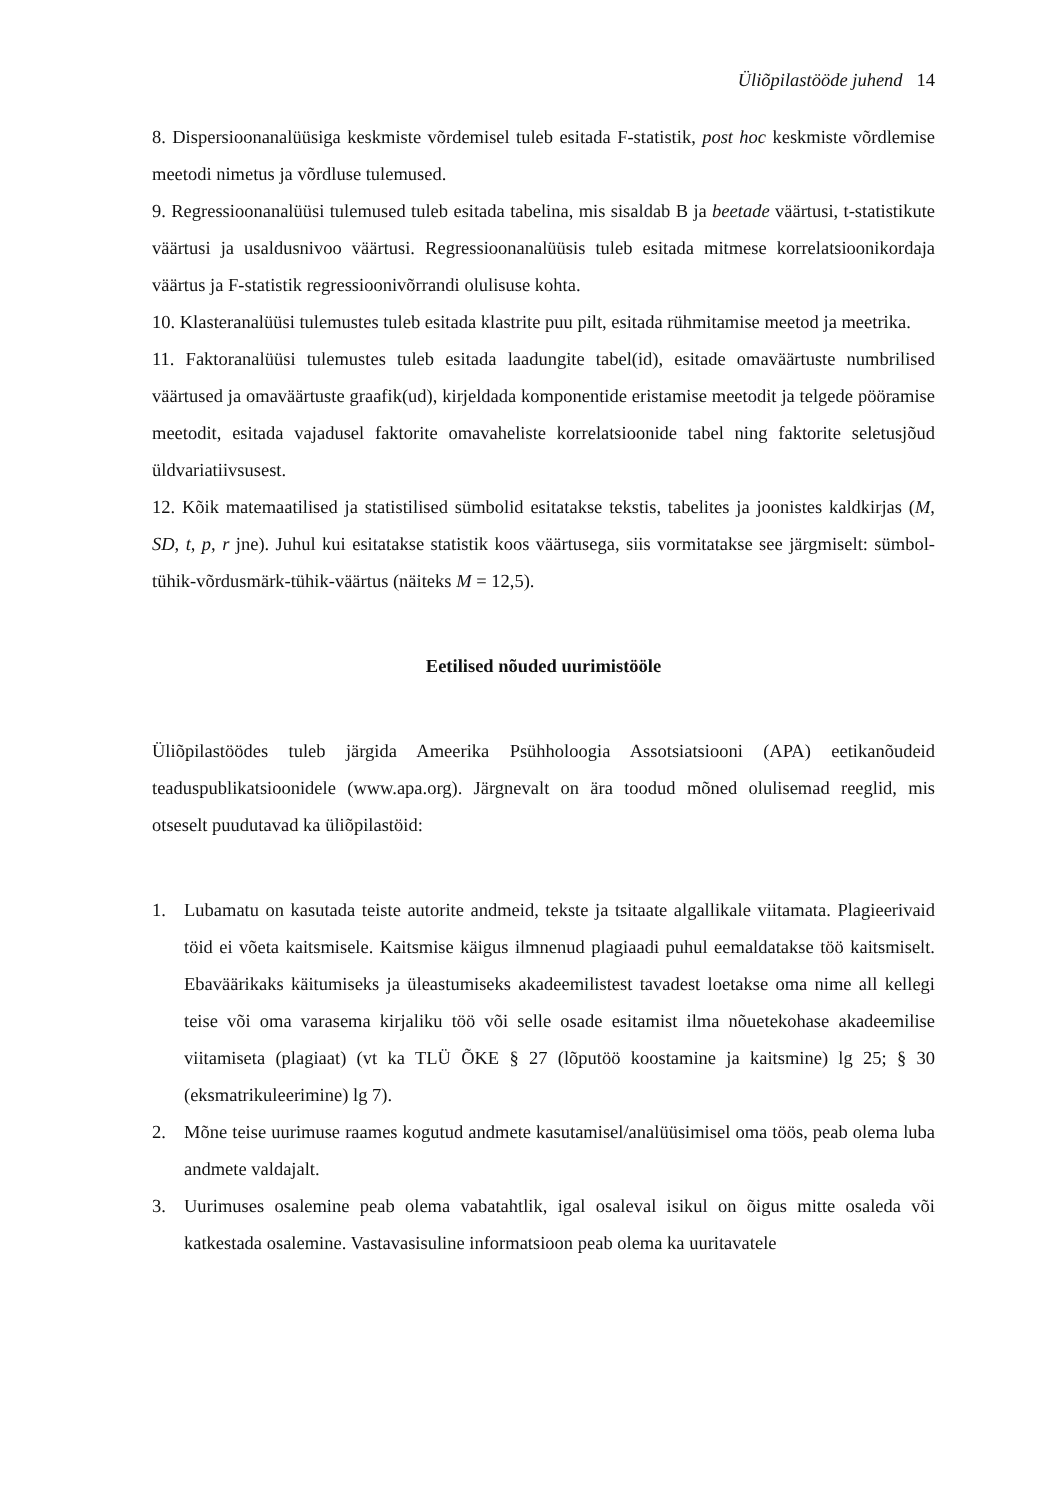Üliõpilastööde juhend 14
8. Dispersioonanalüüsiga keskmiste võrdemisel tuleb esitada F-statistik, post hoc keskmiste võrdlemise meetodi nimetus ja võrdluse tulemused.
9. Regressioonanalüüsi tulemused tuleb esitada tabelina, mis sisaldab B ja beetade väärtusi, t-statistikute väärtusi ja usaldusnivoo väärtusi. Regressioonanalüüsis tuleb esitada mitmese korrelatsioonikordaja väärtus ja F-statistik regressioonivõrrandi olulisuse kohta.
10. Klasteranalüüsi tulemustes tuleb esitada klastrite puu pilt, esitada rühmitamise meetod ja meetrika.
11. Faktoranalüüsi tulemustes tuleb esitada laadungite tabel(id), esitade omaväärtuste numbrilised väärtused ja omaväärtuste graafik(ud), kirjeldada komponentide eristamise meetodit ja telgede pööramise meetodit, esitada vajadusel faktorite omavaheliste korrelatsioonide tabel ning faktorite seletusjõud üldvariatiivsusest.
12. Kõik matemaatilised ja statistilised sümbolid esitatakse tekstis, tabelites ja joonistes kaldkirjas (M, SD, t, p, r jne). Juhul kui esitatakse statistik koos väärtusega, siis vormitatakse see järgmiselt: sümbol-tühik-võrdusmärk-tühik-väärtus (näiteks M = 12,5).
Eetilised nõuded uurimistööle
Üliõpilastöödes tuleb järgida Ameerika Psühholoogia Assotsiatsiooni (APA) eetikanõudeid teaduspublikatsioonidele (www.apa.org). Järgnevalt on ära toodud mõned olulisemad reeglid, mis otseselt puudutavad ka üliõpilastöid:
1. Lubamatu on kasutada teiste autorite andmeid, tekste ja tsitaate algallikale viitamata. Plagieerivaid töid ei võeta kaitsmisele. Kaitsmise käigus ilmnenud plagiaadi puhul eemaldatakse töö kaitsmiselt. Ebaväärikaks käitumiseks ja üleastumiseks akadeemilistest tavadest loetakse oma nime all kellegi teise või oma varasema kirjaliku töö või selle osade esitamist ilma nõuetekohase akadeemilise viitamiseta (plagiaat) (vt ka TLÜ ÕKE § 27 (lõputöö koostamine ja kaitsmine) lg 25; § 30 (eksmatrikuleerimine) lg 7).
2. Mõne teise uurimuse raames kogutud andmete kasutamisel/analüüsimisel oma töös, peab olema luba andmete valdajalt.
3. Uurimuses osalemine peab olema vabatahtlik, igal osaleval isikul on õigus mitte osaleda või katkestada osalemine. Vastavasisuline informatsioon peab olema ka uuritavatele